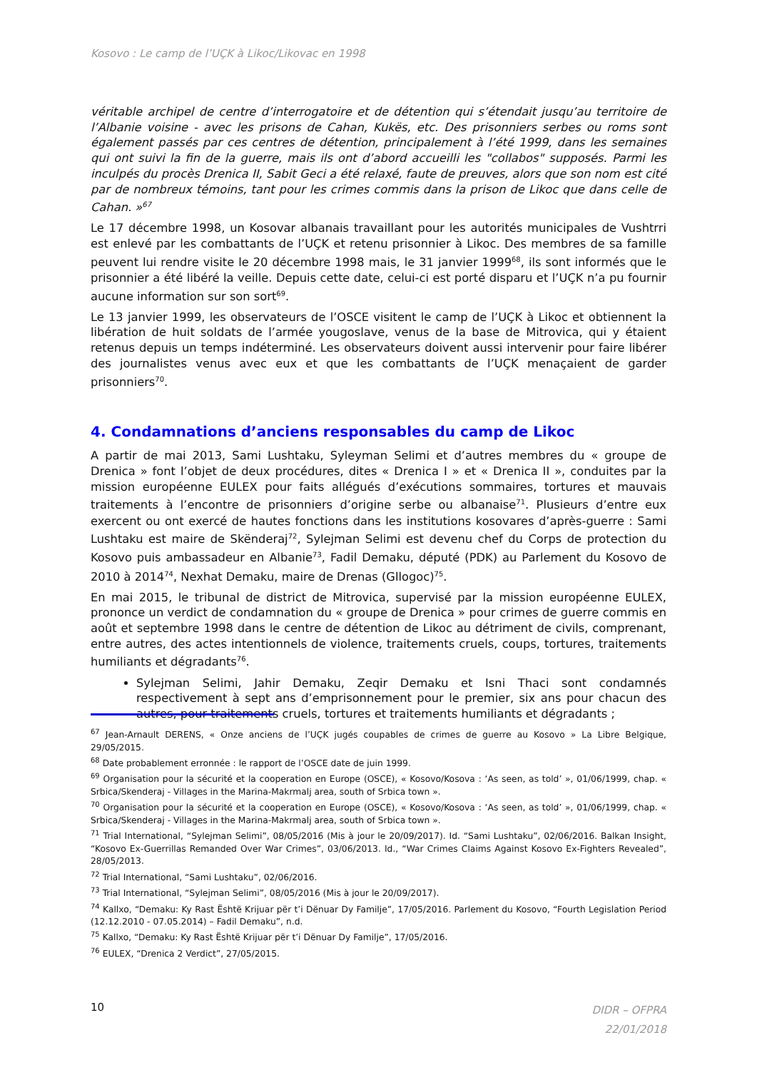Kosovo : Le camp de l’UÇK à Likoc/Likovac en 1998
véritable archipel de centre d’interrogatoire et de détention qui s’étendait jusqu’au territoire de l’Albanie voisine - avec les prisons de Cahan, Kukës, etc. Des prisonniers serbes ou roms sont également passés par ces centres de détention, principalement à l’été 1999, dans les semaines qui ont suivi la fin de la guerre, mais ils ont d’abord accueilli les "collabos" supposés. Parmi les inculpés du procès Drenica II, Sabit Geci a été relaxé, faute de preuves, alors que son nom est cité par de nombreux témoins, tant pour les crimes commis dans la prison de Likoc que dans celle de Cahan. »<sup>67</sup>
Le 17 décembre 1998, un Kosovar albanais travaillant pour les autorités municipales de Vushtrri est enlevé par les combattants de l’UÇK et retenu prisonnier à Likoc. Des membres de sa famille peuvent lui rendre visite le 20 décembre 1998 mais, le 31 janvier 1999<sup>68</sup>, ils sont informés que le prisonnier a été libéré la veille. Depuis cette date, celui-ci est porté disparu et l’UÇK n’a pu fournir aucune information sur son sort<sup>69</sup>.
Le 13 janvier 1999, les observateurs de l’OSCE visitent le camp de l’UÇK à Likoc et obtiennent la libération de huit soldats de l’armée yougoslave, venus de la base de Mitrovica, qui y étaient retenus depuis un temps indéterminé. Les observateurs doivent aussi intervenir pour faire libérer des journalistes venus avec eux et que les combattants de l’UÇK menaçaient de garder prisonniers<sup>70</sup>.
4. Condamnations d’anciens responsables du camp de Likoc
A partir de mai 2013, Sami Lushtaku, Syleyman Selimi et d’autres membres du « groupe de Drenica » font l’objet de deux procédures, dites « Drenica I » et « Drenica II », conduites par la mission européenne EULEX pour faits allégués d’exécutions sommaires, tortures et mauvais traitements à l’encontre de prisonniers d’origine serbe ou albanaise<sup>71</sup>. Plusieurs d’entre eux exercent ou ont exercé de hautes fonctions dans les institutions kosovares d’après-guerre : Sami Lushtaku est maire de Skënderaj<sup>72</sup>, Sylejman Selimi est devenu chef du Corps de protection du Kosovo puis ambassadeur en Albanie<sup>73</sup>, Fadil Demaku, député (PDK) au Parlement du Kosovo de 2010 à 2014<sup>74</sup>, Nexhat Demaku, maire de Drenas (Gllogoc)<sup>75</sup>.
En mai 2015, le tribunal de district de Mitrovica, supervisé par la mission européenne EULEX, prononce un verdict de condamnation du « groupe de Drenica » pour crimes de guerre commis en août et septembre 1998 dans le centre de détention de Likoc au détriment de civils, comprenant, entre autres, des actes intentionnels de violence, traitements cruels, coups, tortures, traitements humiliants et dégradants<sup>76</sup>.
Sylejman Selimi, Jahir Demaku, Zeqir Demaku et Isni Thaci sont condamnés respectivement à sept ans d’emprisonnement pour le premier, six ans pour chacun des autres, pour traitements cruels, tortures et traitements humiliants et dégradants ;
<sup>67</sup> Jean-Arnault DERENS, « Onze anciens de l’UÇK jugés coupables de crimes de guerre au Kosovo » La Libre Belgique, 29/05/2015.
<sup>68</sup> Date probablement erronnée : le rapport de l’OSCE date de juin 1999.
<sup>69</sup> Organisation pour la sécurité et la cooperation en Europe (OSCE), « Kosovo/Kosova : ‘As seen, as told’ », 01/06/1999, chap. « Srbica/Skenderaj - Villages in the Marina-Makrmalj area, south of Srbica town ».
<sup>70</sup> Organisation pour la sécurité et la cooperation en Europe (OSCE), « Kosovo/Kosova : ‘As seen, as told’ », 01/06/1999, chap. « Srbica/Skenderaj - Villages in the Marina-Makrmalj area, south of Srbica town ».
<sup>71</sup> Trial International, “Sylejman Selimi”, 08/05/2016 (Mis à jour le 20/09/2017). Id. “Sami Lushtaku”, 02/06/2016. Balkan Insight, “Kosovo Ex-Guerrillas Remanded Over War Crimes”, 03/06/2013. Id., “War Crimes Claims Against Kosovo Ex-Fighters Revealed”, 28/05/2013.
<sup>72</sup> Trial International, “Sami Lushtaku”, 02/06/2016.
<sup>73</sup> Trial International, “Sylejman Selimi”, 08/05/2016 (Mis à jour le 20/09/2017).
<sup>74</sup> Kallxo, “Demaku: Ky Rast Është Krijuar për t’i Dënuar Dy Familje”, 17/05/2016. Parlement du Kosovo, “Fourth Legislation Period (12.12.2010 - 07.05.2014) – Fadil Demaku”, n.d.
<sup>75</sup> Kallxo, “Demaku: Ky Rast Është Krijuar për t’i Dënuar Dy Familje”, 17/05/2016.
<sup>76</sup> EULEX, “Drenica 2 Verdict”, 27/05/2015.
10
DIDR – OFPRA
22/01/2018